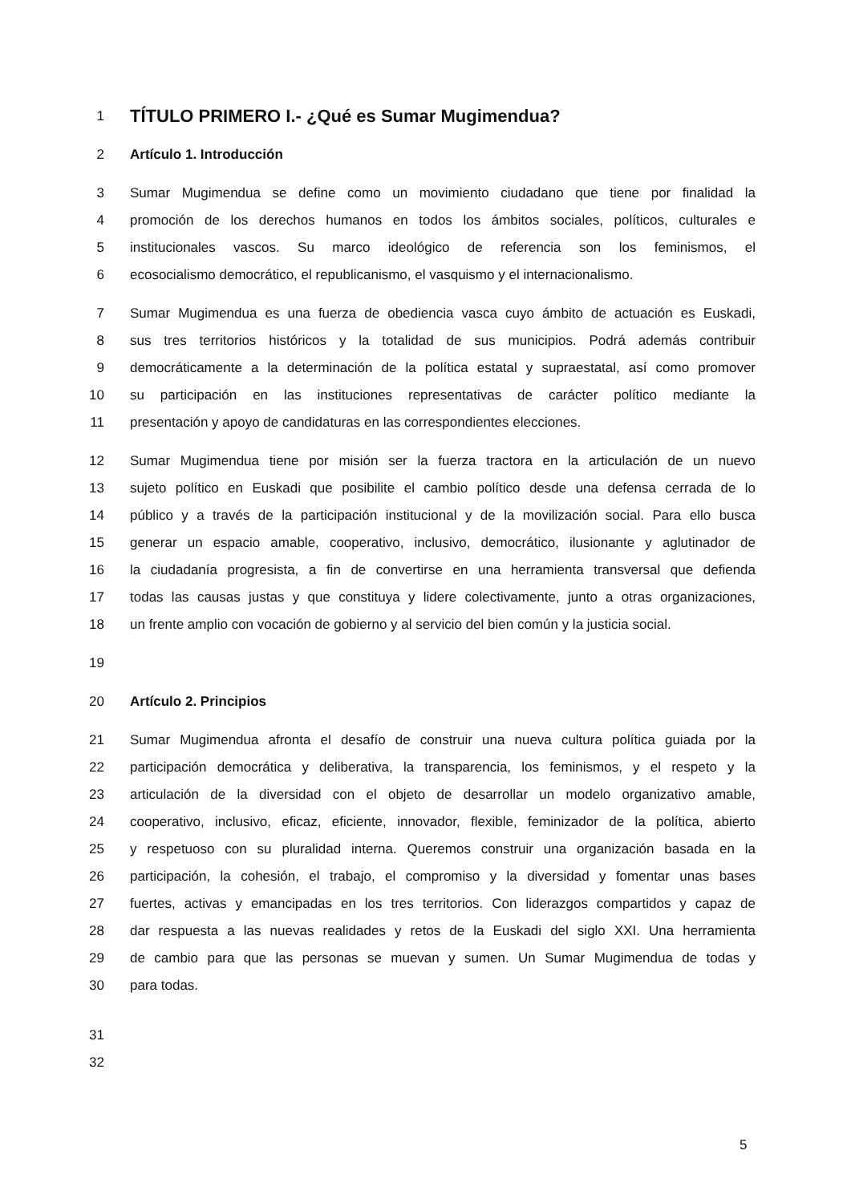1 TÍTULO PRIMERO I.- ¿Qué es Sumar Mugimendua?
2 Artículo 1. Introducción
3 Sumar Mugimendua se define como un movimiento ciudadano que tiene por finalidad la
4 promoción de los derechos humanos en todos los ámbitos sociales, políticos, culturales e
5 institucionales vascos. Su marco ideológico de referencia son los feminismos, el
6 ecosocialismo democrático, el republicanismo, el vasquismo y el internacionalismo.
7 Sumar Mugimendua es una fuerza de obediencia vasca cuyo ámbito de actuación es Euskadi,
8 sus tres territorios históricos y la totalidad de sus municipios. Podrá además contribuir
9 democráticamente a la determinación de la política estatal y supraestatal, así como promover
10 su participación en las instituciones representativas de carácter político mediante la
11 presentación y apoyo de candidaturas en las correspondientes elecciones.
12 Sumar Mugimendua tiene por misión ser la fuerza tractora en la articulación de un nuevo
13 sujeto político en Euskadi que posibilite el cambio político desde una defensa cerrada de lo
14 público y a través de la participación institucional y de la movilización social. Para ello busca
15 generar un espacio amable, cooperativo, inclusivo, democrático, ilusionante y aglutinador de
16 la ciudadanía progresista, a fin de convertirse en una herramienta transversal que defienda
17 todas las causas justas y que constituya y lidere colectivamente, junto a otras organizaciones,
18 un frente amplio con vocación de gobierno y al servicio del bien común y la justicia social.
19
20 Artículo 2. Principios
21 Sumar Mugimendua afronta el desafío de construir una nueva cultura política guiada por la
22 participación democrática y deliberativa, la transparencia, los feminismos, y el respeto y la
23 articulación de la diversidad con el objeto de desarrollar un modelo organizativo amable,
24 cooperativo, inclusivo, eficaz, eficiente, innovador, flexible, feminizador de la política, abierto
25 y respetuoso con su pluralidad interna. Queremos construir una organización basada en la
26 participación, la cohesión, el trabajo, el compromiso y la diversidad y fomentar unas bases
27 fuertes, activas y emancipadas en los tres territorios. Con liderazgos compartidos y capaz de
28 dar respuesta a las nuevas realidades y retos de la Euskadi del siglo XXI. Una herramienta
29 de cambio para que las personas se muevan y sumen. Un Sumar Mugimendua de todas y
30 para todas.
31
32
5